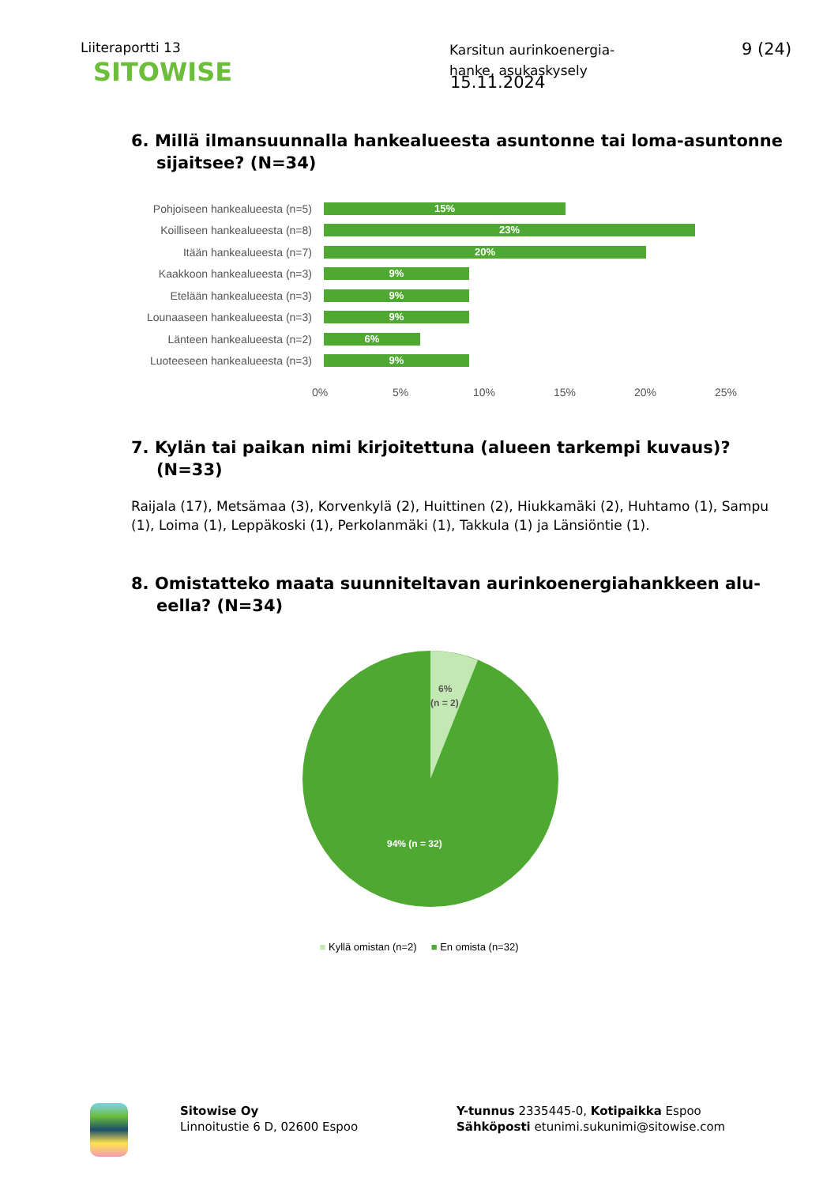Liiteraportti 13
Karsitun aurinkoenergia-
hanke, asukaskysely
9 (24)
SITOWISE
15.11.2024
6. Millä ilmansuunnalla hankealueesta asuntonne tai loma-asun­tonne sijaitsee? (N=34)
Pohjoiseen hankealueesta (n=5)
15%
Koilliseen hankealueesta (n=8)
23%
Itään hankealueesta (n=7)
20%
Kaakkoon hankealueesta (n=3)
9%
Etelään hankealueesta (n=3)
9%
Lounaaseen hankealueesta (n=3)
9%
Länteen hankealueesta (n=2)
6%
Luoteeseen hankealueesta (n=3)
9%
0% 5% 10% 15% 20% 25%
7. Kylän tai paikan nimi kirjoitettuna (alueen tarkempi kuvaus)? (N=33)
Raijala (17), Metsämaa (3), Korvenkylä (2), Huittinen (2), Hiukkamäki (2), Huhtamo (1), Sampu (1), Loima (1), Leppäkoski (1), Perkolanmäki (1), Takkula (1) ja Länsiöntie (1).
8. Omistatteko maata suunniteltavan aurinkoenergiahankkeen alu­eella? (N=34)
6%
(n = 2)
94% (n = 32)
■ Kyllä omistan (n=2) ■ En omista (n=32)
Sitowise Oy
Linnoitustie 6 D, 02600 Espoo
Y-tunnus 2335445-0, Kotipaikka Espoo
Sähköposti etunimi.sukunimi@sitowise.com